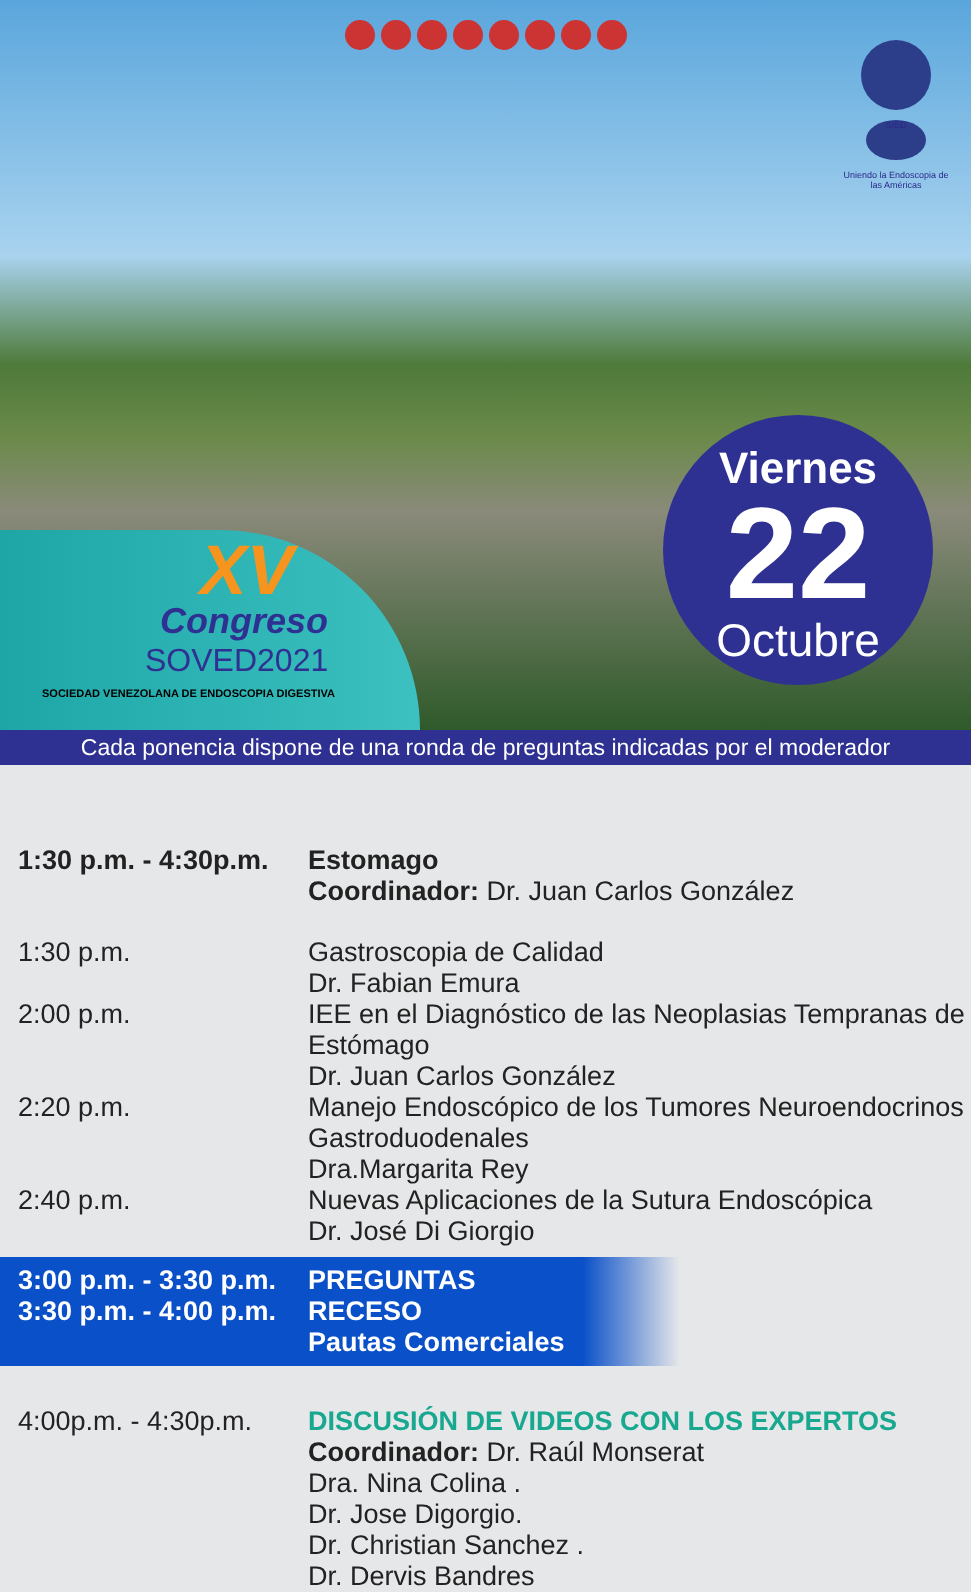SIED
Uniendo la Endoscopia de las Américas
XV
Congreso
SOVED2021
SOCIEDAD VENEZOLANA DE ENDOSCOPIA DIGESTIVA
Viernes
22
Octubre
Cada ponencia dispone de una ronda de preguntas indicadas por el moderador
1:30 p.m. - 4:30p.m.
Estomago
Coordinador: Dr. Juan Carlos González
1:30 p.m. Gastroscopia de Calidad
Dr. Fabian Emura
2:00 p.m. IEE en el Diagnóstico de las Neoplasias Tempranas de Estómago
Dr. Juan Carlos González
2:20 p.m. Manejo Endoscópico de los Tumores Neuroendocrinos Gastroduodenales
Dra.Margarita Rey
2:40 p.m. Nuevas Aplicaciones de la Sutura Endoscópica
Dr. José Di Giorgio
3:00 p.m. - 3:30 p.m.
PREGUNTAS
3:30 p.m. - 4:00 p.m.
RECESO
Pautas Comerciales
4:00p.m. - 4:30p.m.
DISCUSIÓN DE VIDEOS CON LOS EXPERTOS
Coordinador: Dr. Raúl Monserat
Dra. Nina Colina .
Dr. Jose Digorgio.
Dr. Christian Sanchez .
Dr. Dervis Bandres